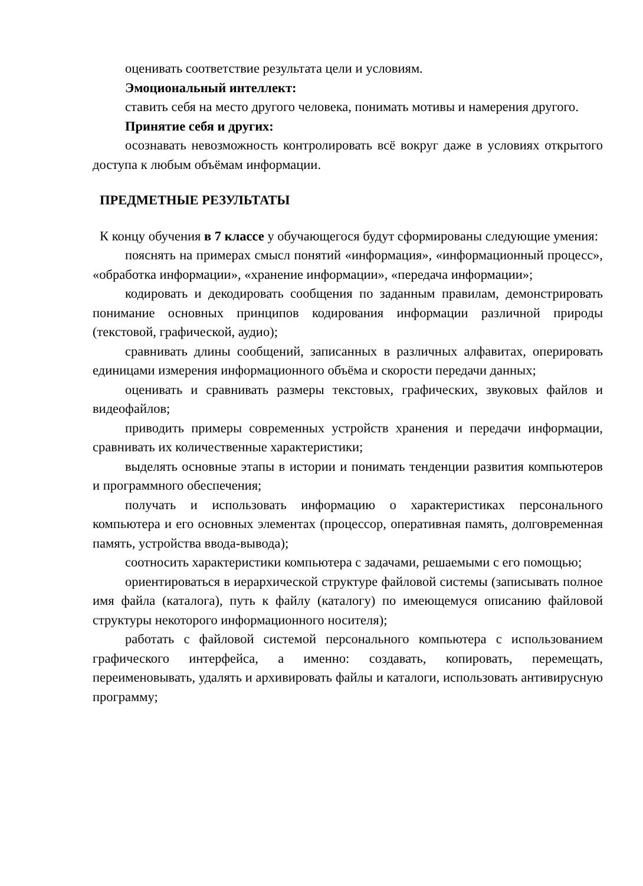оценивать соответствие результата цели и условиям.
Эмоциональный интеллект:
ставить себя на место другого человека, понимать мотивы и намерения другого.
Принятие себя и других:
осознавать невозможность контролировать всё вокруг даже в условиях открытого доступа к любым объёмам информации.
ПРЕДМЕТНЫЕ РЕЗУЛЬТАТЫ
К концу обучения в 7 классе у обучающегося будут сформированы следующие умения:
пояснять на примерах смысл понятий «информация», «информационный процесс», «обработка информации», «хранение информации», «передача информации»;
кодировать и декодировать сообщения по заданным правилам, демонстрировать понимание основных принципов кодирования информации различной природы (текстовой, графической, аудио);
сравнивать длины сообщений, записанных в различных алфавитах, оперировать единицами измерения информационного объёма и скорости передачи данных;
оценивать и сравнивать размеры текстовых, графических, звуковых файлов и видеофайлов;
приводить примеры современных устройств хранения и передачи информации, сравнивать их количественные характеристики;
выделять основные этапы в истории и понимать тенденции развития компьютеров и программного обеспечения;
получать и использовать информацию о характеристиках персонального компьютера и его основных элементах (процессор, оперативная память, долговременная память, устройства ввода-вывода);
соотносить характеристики компьютера с задачами, решаемыми с его помощью;
ориентироваться в иерархической структуре файловой системы (записывать полное имя файла (каталога), путь к файлу (каталогу) по имеющемуся описанию файловой структуры некоторого информационного носителя);
работать с файловой системой персонального компьютера с использованием графического интерфейса, а именно: создавать, копировать, перемещать, переименовывать, удалять и архивировать файлы и каталоги, использовать антивирусную программу;